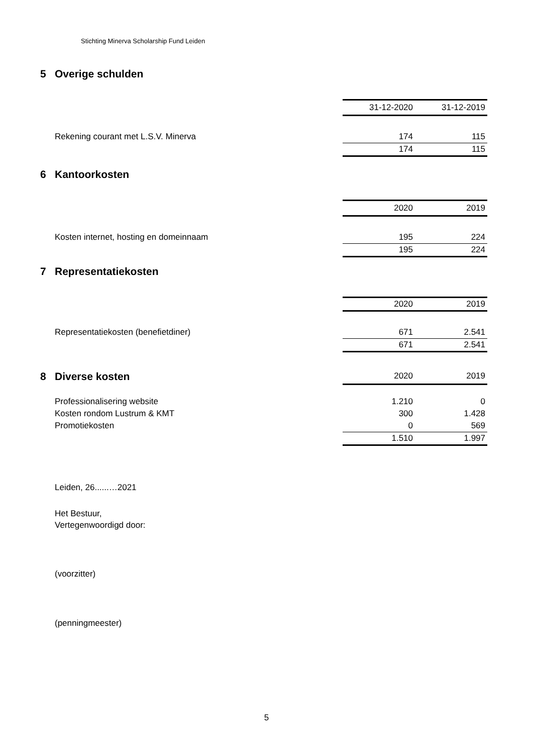Stichting Minerva Scholarship Fund Leiden
5 Overige schulden
| | 31-12-2020 | 31-12-2019 |
| Rekening courant met L.S.V. Minerva | 174 | 115 |
| | 174 | 115 |
6 Kantoorkosten
| | 2020 | 2019 |
| Kosten internet, hosting en domeinnaam | 195 | 224 |
| | 195 | 224 |
7 Representatiekosten
| | 2020 | 2019 |
| Representatiekosten (benefietdiner) | 671 | 2.541 |
| | 671 | 2.541 |
| 8 Diverse kosten | 2020 | 2019 |
| Professionalisering website | 1.210 | 0 |
| Kosten rondom Lustrum & KMT | 300 | 1.428 |
| Promotiekosten | 0 | 569 |
| | 1.510 | 1.997 |
Leiden, 26......…2021
Het Bestuur,
Vertegenwoordigd door:
(voorzitter)
(penningmeester)
5